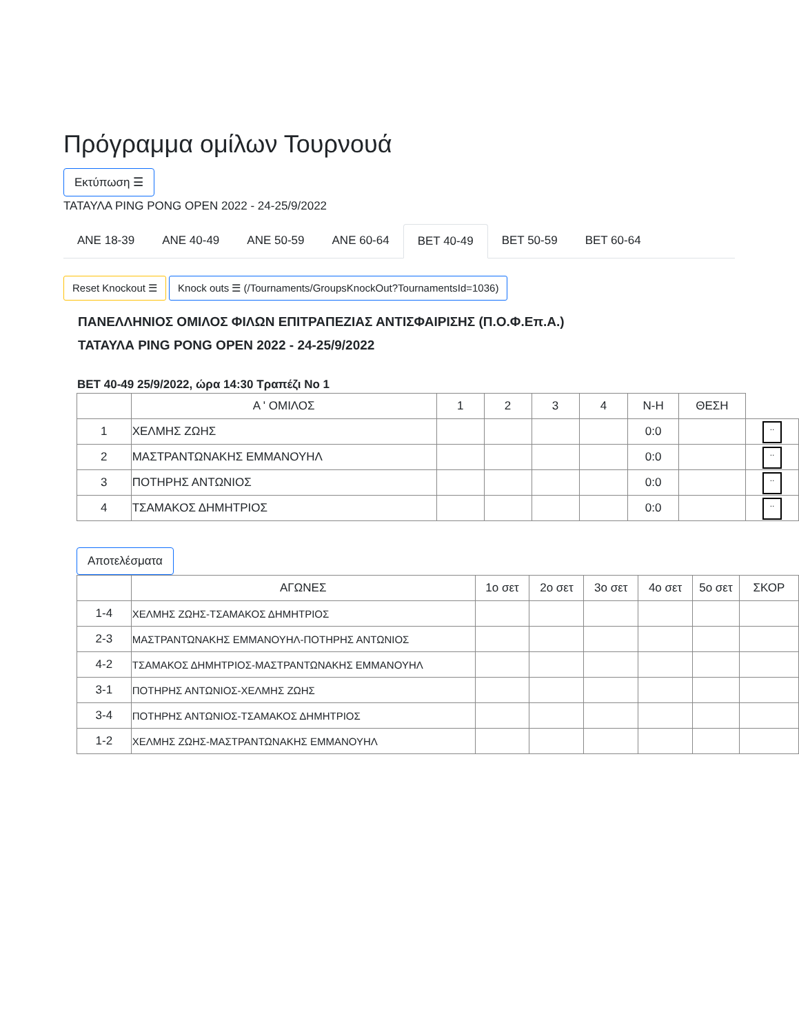Πρόγραμμα ομίλων Τουρνουά
Εκτύπωση ☰
ΤΑΤΑΥΛΑ PING PONG OPEN 2022 - 24-25/9/2022
ΑΝΕ 18-39 ΑΝΕ 40-49 ΑΝΕ 50-59 ΑΝΕ 60-64 ΒΕΤ 40-49 ΒΕΤ 50-59 ΒΕΤ 60-64
Reset Knockout ☰ Knock outs ☰ (/Tournaments/GroupsKnockOut?TournamentsId=1036)
ΠΑΝΕΛΛΗΝΙΟΣ ΟΜΙΛΟΣ ΦΙΛΩΝ ΕΠΙΤΡΑΠΕΖΙΑΣ ΑΝΤΙΣΦΑΙΡΙΣΗΣ (Π.Ο.Φ.Επ.Α.)
ΤΑΤΑΥΛΑ PING PONG OPEN 2022 - 24-25/9/2022
ΒΕΤ 40-49 25/9/2022, ώρα 14:30 Τραπέζι Νο 1
| | Α ' ΟΜΙΛΟΣ | 1 | 2 | 3 | 4 | Ν-Η | ΘΕΣΗ | |
| --- | --- | --- | --- | --- | --- | --- | --- | --- |
| 1 | ΧΕΛΜΗΣ ΖΩΗΣ | | | | | 0:0 | | .. |
| 2 | ΜΑΣΤΡΑΝΤΩΝΑΚΗΣ ΕΜΜΑΝΟΥΗΛ | | | | | 0:0 | | .. |
| 3 | ΠΟΤΗΡΗΣ ΑΝΤΩΝΙΟΣ | | | | | 0:0 | | .. |
| 4 | ΤΣΑΜΑΚΟΣ ΔΗΜΗΤΡΙΟΣ | | | | | 0:0 | | .. |
Αποτελέσματα
| | ΑΓΩΝΕΣ | 1ο σετ | 2ο σετ | 3ο σετ | 4ο σετ | 5ο σετ | ΣΚΟΡ |
| --- | --- | --- | --- | --- | --- | --- | --- |
| 1-4 | ΧΕΛΜΗΣ ΖΩΗΣ-ΤΣΑΜΑΚΟΣ ΔΗΜΗΤΡΙΟΣ | | | | | | |
| 2-3 | ΜΑΣΤΡΑΝΤΩΝΑΚΗΣ ΕΜΜΑΝΟΥΗΛ-ΠΟΤΗΡΗΣ ΑΝΤΩΝΙΟΣ | | | | | | |
| 4-2 | ΤΣΑΜΑΚΟΣ ΔΗΜΗΤΡΙΟΣ-ΜΑΣΤΡΑΝΤΩΝΑΚΗΣ ΕΜΜΑΝΟΥΗΛ | | | | | | |
| 3-1 | ΠΟΤΗΡΗΣ ΑΝΤΩΝΙΟΣ-ΧΕΛΜΗΣ ΖΩΗΣ | | | | | | |
| 3-4 | ΠΟΤΗΡΗΣ ΑΝΤΩΝΙΟΣ-ΤΣΑΜΑΚΟΣ ΔΗΜΗΤΡΙΟΣ | | | | | | |
| 1-2 | ΧΕΛΜΗΣ ΖΩΗΣ-ΜΑΣΤΡΑΝΤΩΝΑΚΗΣ ΕΜΜΑΝΟΥΗΛ | | | | | | |